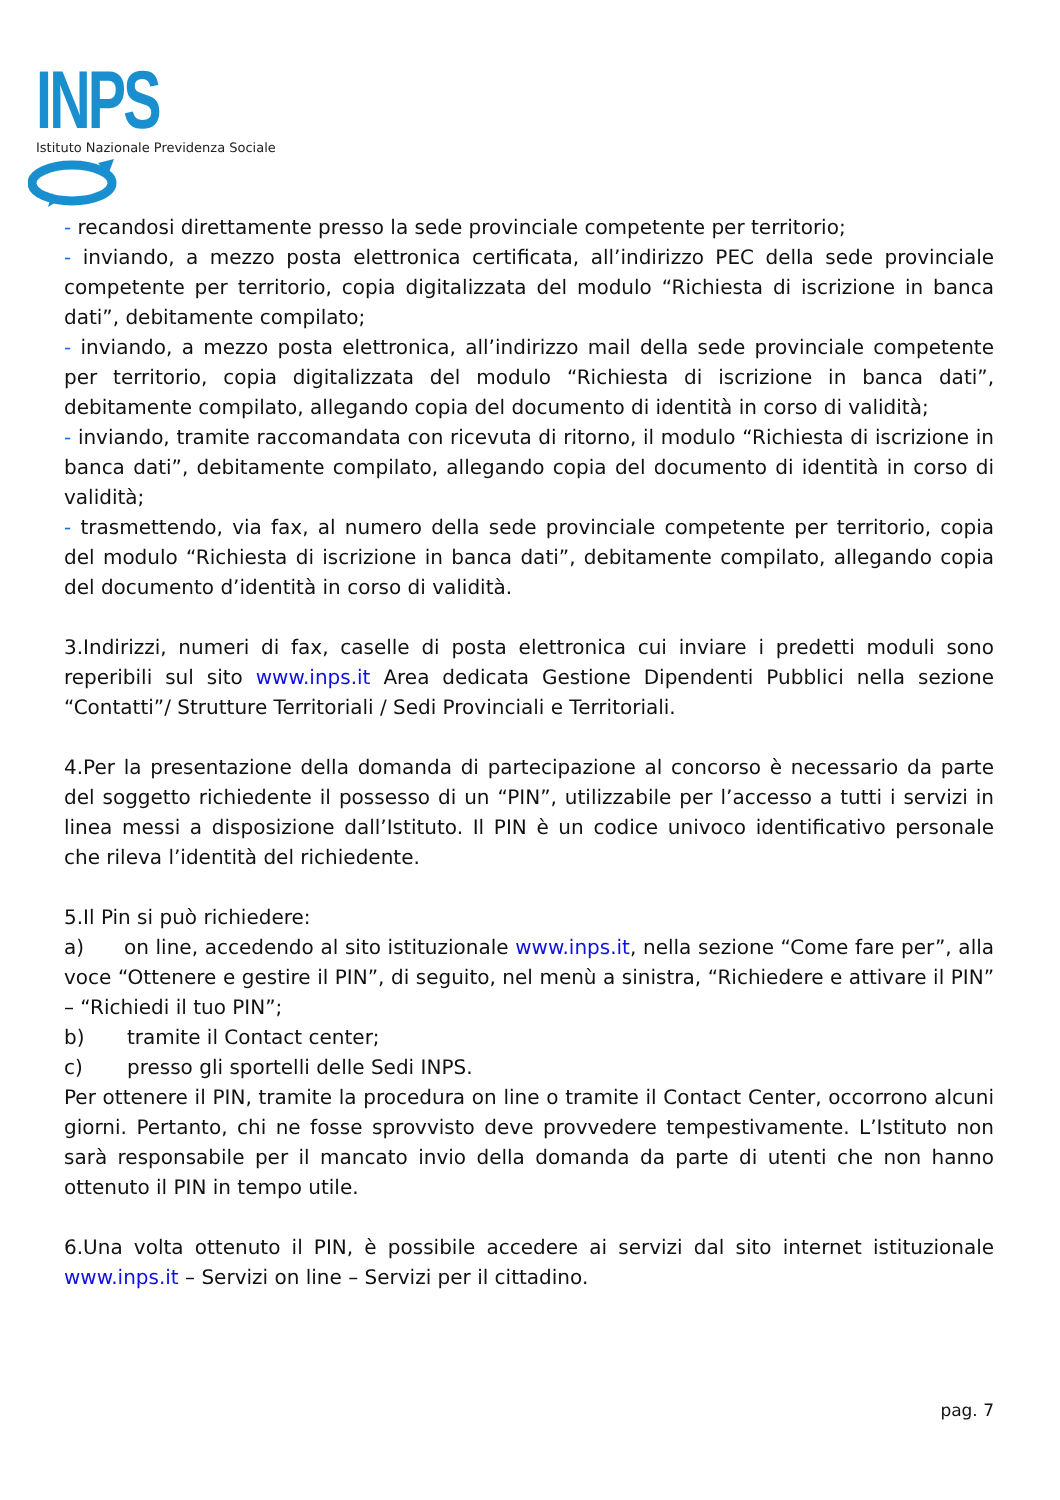INPS
Istituto Nazionale Previdenza Sociale
- recandosi direttamente presso la sede provinciale competente per territorio;
- inviando, a mezzo posta elettronica certificata, all’indirizzo PEC della sede provinciale competente per territorio, copia digitalizzata del modulo “Richiesta di iscrizione in banca dati”, debitamente compilato;
- inviando, a mezzo posta elettronica, all’indirizzo mail della sede provinciale competente per territorio, copia digitalizzata del modulo “Richiesta di iscrizione in banca dati”, debitamente compilato, allegando copia del documento di identità in corso di validità;
- inviando, tramite raccomandata con ricevuta di ritorno, il modulo “Richiesta di iscrizione in banca dati”, debitamente compilato, allegando copia del documento di identità in corso di validità;
- trasmettendo, via fax, al numero della sede provinciale competente per territorio, copia del modulo “Richiesta di iscrizione in banca dati”, debitamente compilato, allegando copia del documento d’identità in corso di validità.
3.Indirizzi, numeri di fax, caselle di posta elettronica cui inviare i predetti moduli sono reperibili sul sito www.inps.it Area dedicata Gestione Dipendenti Pubblici nella sezione “Contatti”/ Strutture Territoriali / Sedi Provinciali e Territoriali.
4.Per la presentazione della domanda di partecipazione al concorso è necessario da parte del soggetto richiedente il possesso di un “PIN”, utilizzabile per l’accesso a tutti i servizi in linea messi a disposizione dall’Istituto. Il PIN è un codice univoco identificativo personale che rileva l’identità del richiedente.
5.Il Pin si può richiedere:
a) on line, accedendo al sito istituzionale www.inps.it, nella sezione “Come fare per”, alla voce “Ottenere e gestire il PIN”, di seguito, nel menù a sinistra, “Richiedere e attivare il PIN” – “Richiedi il tuo PIN”;
b) tramite il Contact center;
c) presso gli sportelli delle Sedi INPS.
Per ottenere il PIN, tramite la procedura on line o tramite il Contact Center, occorrono alcuni giorni. Pertanto, chi ne fosse sprovvisto deve provvedere tempestivamente. L’Istituto non sarà responsabile per il mancato invio della domanda da parte di utenti che non hanno ottenuto il PIN in tempo utile.
6.Una volta ottenuto il PIN, è possibile accedere ai servizi dal sito internet istituzionale www.inps.it – Servizi on line – Servizi per il cittadino.
pag. 7